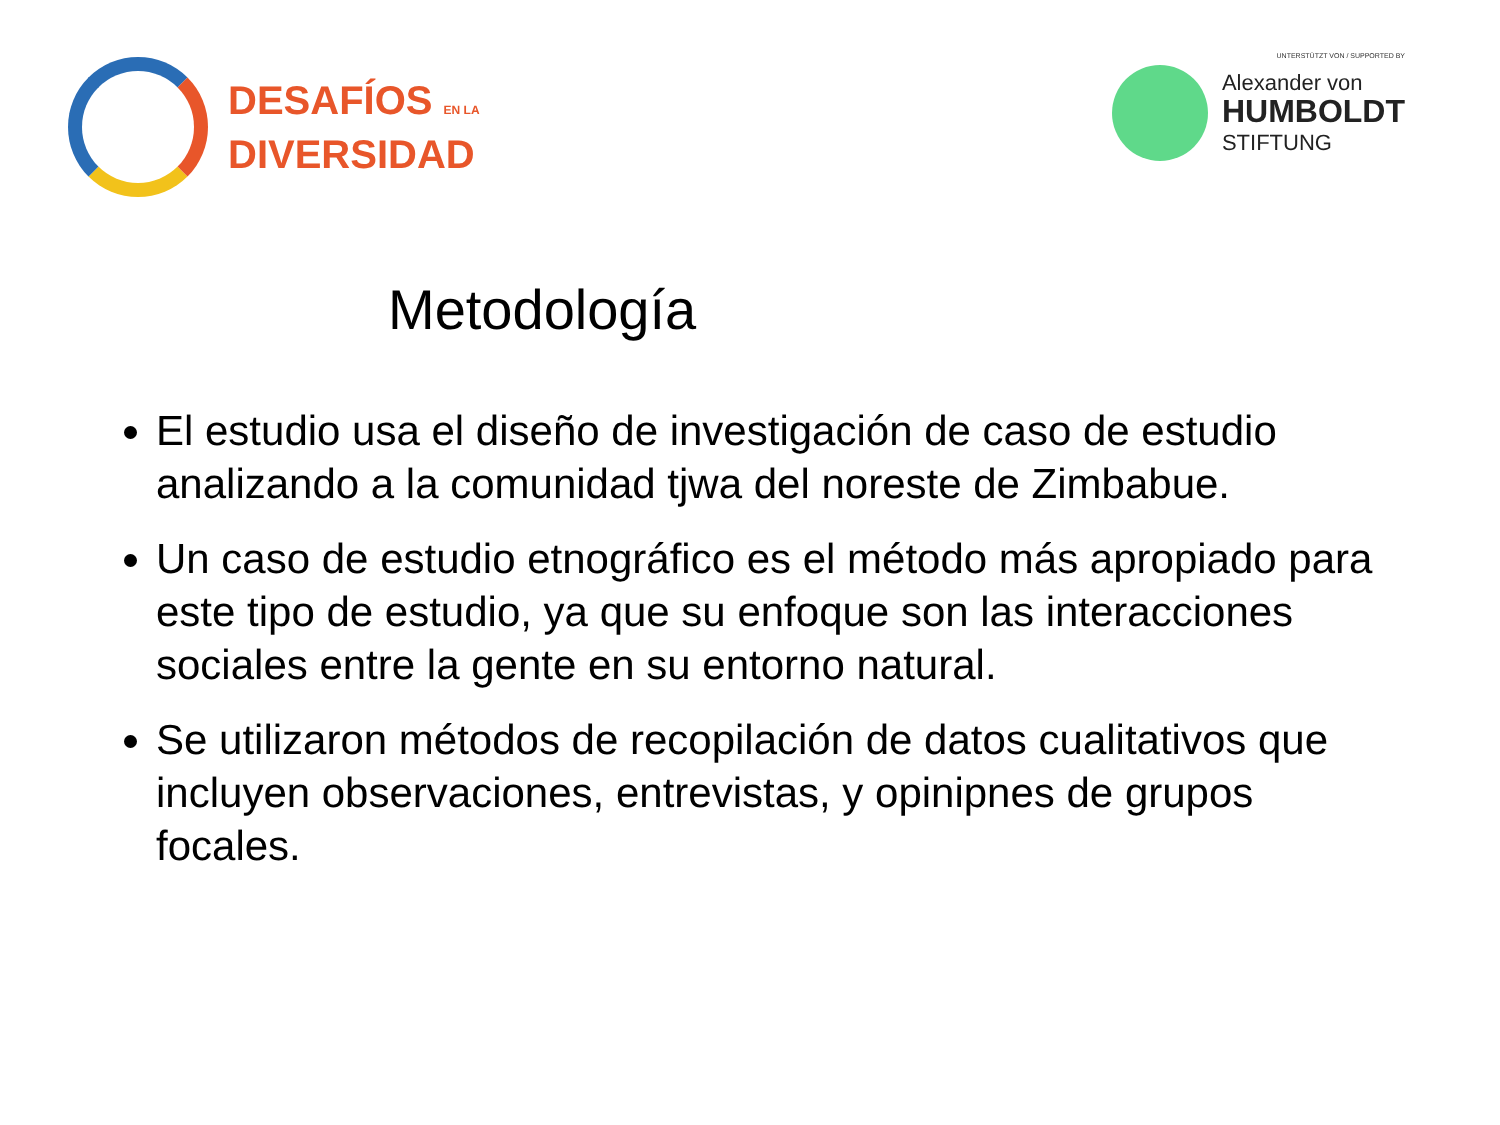DESAFÍOS EN LA
DIVERSIDAD
UNTERSTÜTZT VON / SUPPORTED BY
Alexander von
HUMBOLDT
STIFTUNG
Metodología
El estudio usa el diseño de investigación de caso de estudio analizando a la comunidad tjwa del noreste de Zimbabue.
Un caso de estudio etnográfico es el método más apropiado para este tipo de estudio, ya que su enfoque son las interacciones sociales entre la gente en su entorno natural.
Se utilizaron métodos de recopilación de datos cualitativos que incluyen observaciones, entrevistas, y opinipnes de grupos focales.